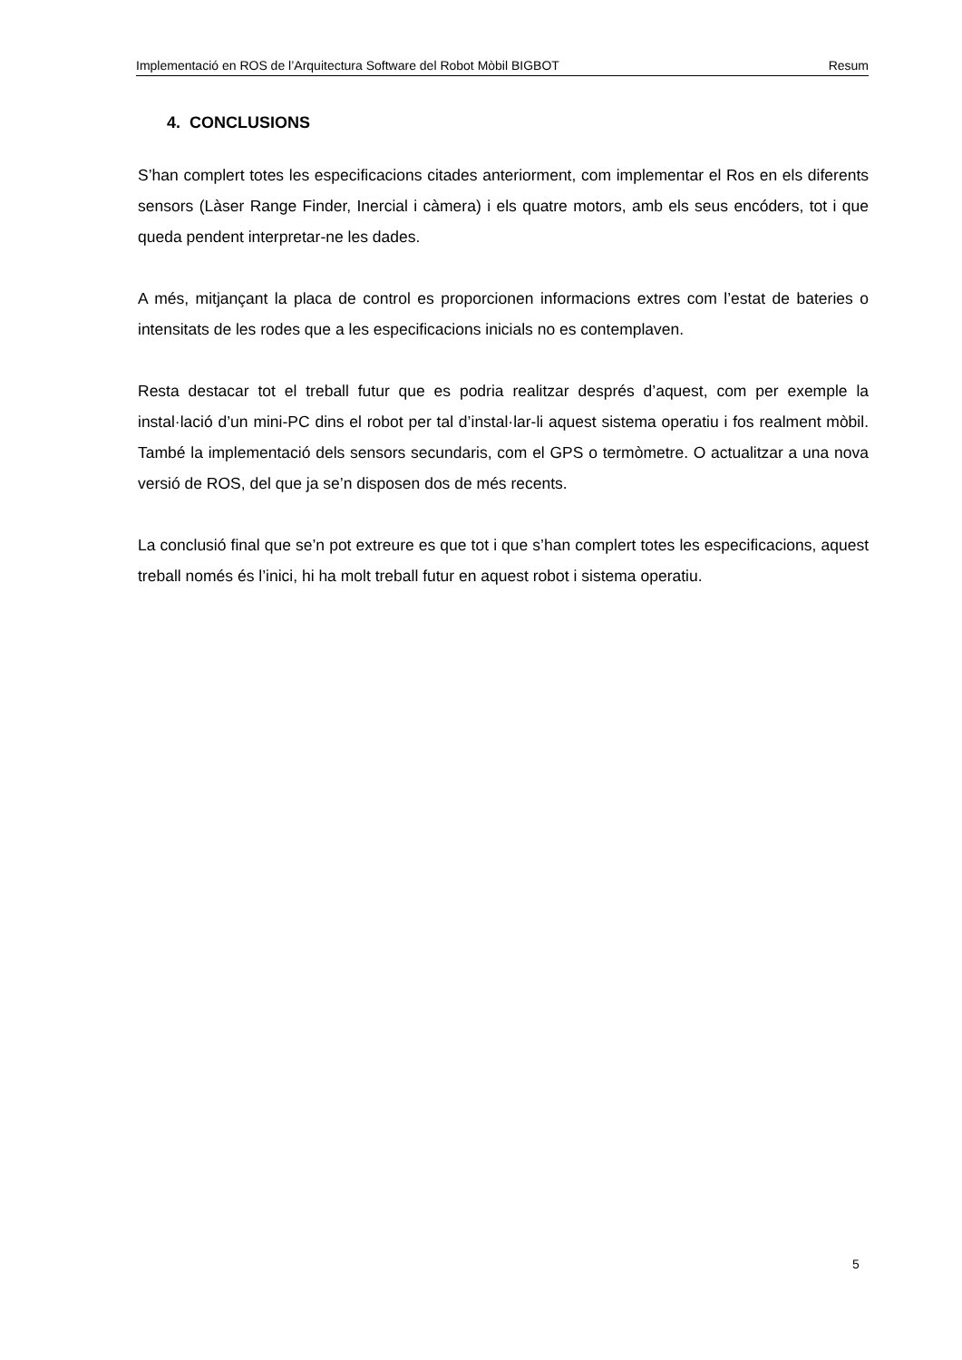Implementació en ROS de l’Arquitectura Software del Robot Mòbil BIGBOT Resum
4. CONCLUSIONS
S’han complert totes les especificacions citades anteriorment, com implementar el Ros en els diferents sensors (Làser Range Finder, Inercial i càmera) i els quatre motors, amb els seus encóders, tot i que queda pendent interpretar-ne les dades.
A més, mitjançant la placa de control es proporcionen informacions extres com l’estat de bateries o intensitats de les rodes que a les especificacions inicials no es contemplaven.
Resta destacar tot el treball futur que es podria realitzar després d’aquest, com per exemple la instal·lació d’un mini-PC dins el robot per tal d’instal·lar-li aquest sistema operatiu i fos realment mòbil. També la implementació dels sensors secundaris, com el GPS o termòmetre. O actualitzar a una nova versió de ROS, del que ja se’n disposen dos de més recents.
La conclusió final que se’n pot extreure es que tot i que s’han complert totes les especificacions, aquest treball només és l’inici, hi ha molt treball futur en aquest robot i sistema operatiu.
5